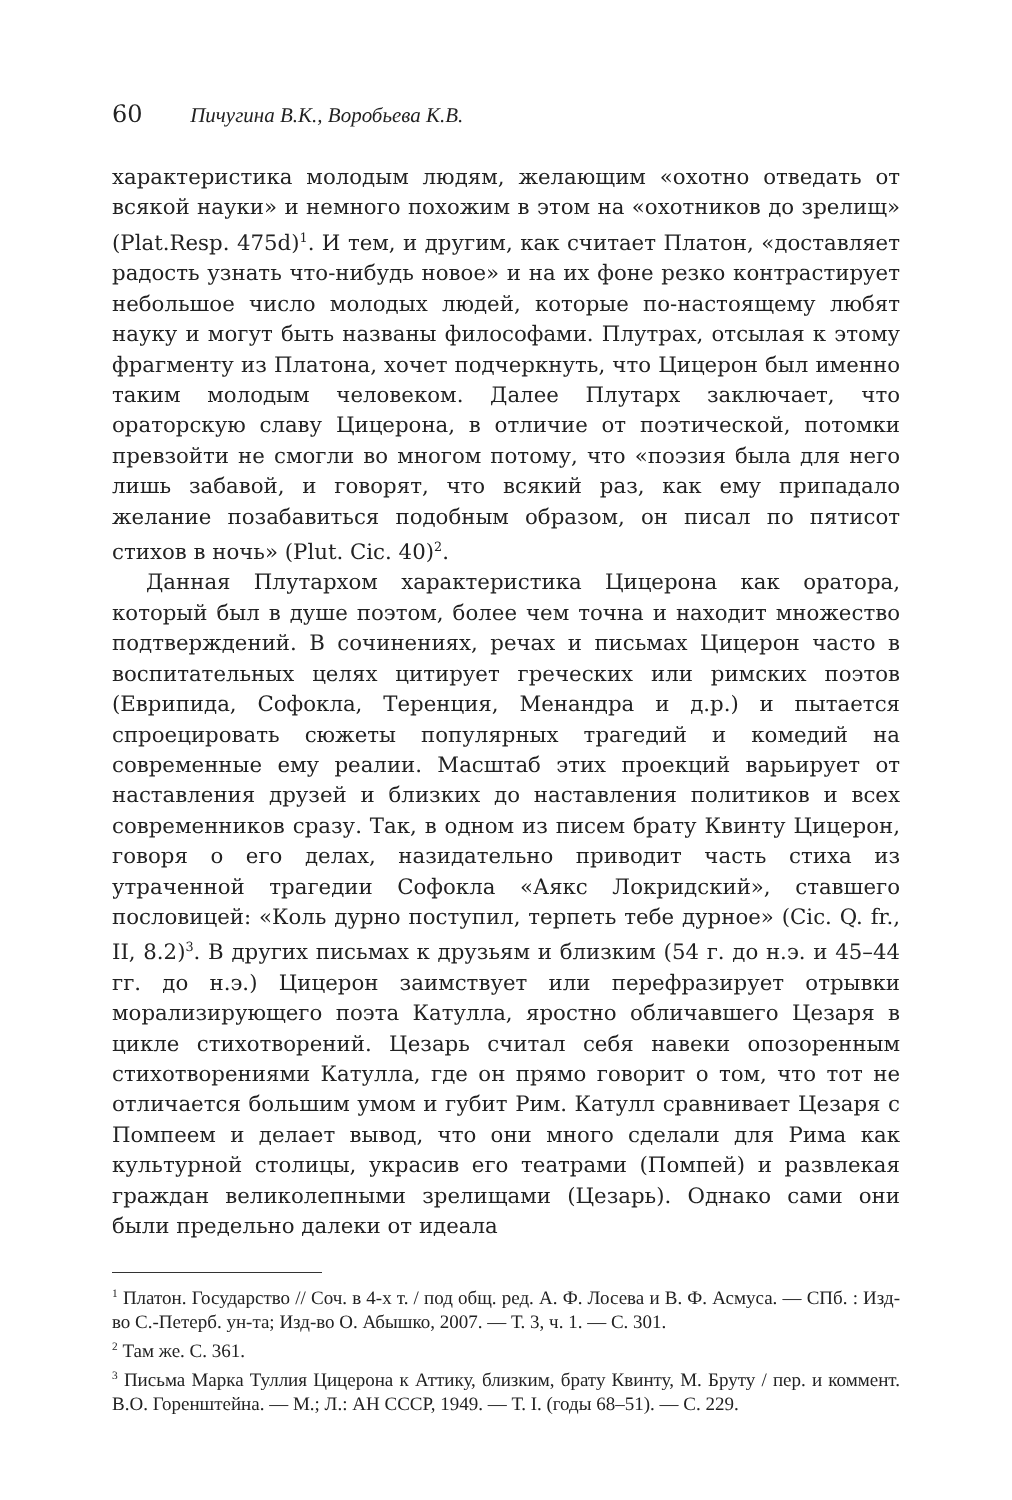60 Пичугина В.К., Воробьева К.В.
характеристика молодым людям, желающим «охотно отведать от всякой науки» и немного похожим в этом на «охотников до зрелищ» (Plat.Resp. 475d)<sup>1</sup>. И тем, и другим, как считает Платон, «доставляет радость узнать что-нибудь новое» и на их фоне резко контрастирует небольшое число молодых людей, которые по-настоящему любят науку и могут быть названы философами. Плутрах, отсылая к этому фрагменту из Платона, хочет подчеркнуть, что Цицерон был именно таким молодым человеком. Далее Плутарх заключает, что ораторскую славу Цицерона, в отличие от поэтической, потомки превзойти не смогли во многом потому, что «поэзия была для него лишь забавой, и говорят, что всякий раз, как ему припадало желание позабавиться подобным образом, он писал по пятисот стихов в ночь» (Plut. Cic. 40)<sup>2</sup>.
Данная Плутархом характеристика Цицерона как оратора, который был в душе поэтом, более чем точна и находит множество подтверждений. В сочинениях, речах и письмах Цицерон часто в воспитательных целях цитирует греческих или римских поэтов (Еврипида, Софокла, Теренция, Менандра и д.р.) и пытается спроецировать сюжеты популярных трагедий и комедий на современные ему реалии. Масштаб этих проекций варьирует от наставления друзей и близких до наставления политиков и всех современников сразу. Так, в одном из писем брату Квинту Цицерон, говоря о его делах, назидательно приводит часть стиха из утраченной трагедии Софокла «Аякс Локридский», ставшего пословицей: «Коль дурно поступил, терпеть тебе дурное» (Cic. Q. fr., II, 8.2)<sup>3</sup>. В других письмах к друзьям и близким (54 г. до н.э. и 45–44 гг. до н.э.) Цицерон заимствует или перефразирует отрывки морализирующего поэта Катулла, яростно обличавшего Цезаря в цикле стихотворений. Цезарь считал себя навеки опозоренным стихотворениями Катулла, где он прямо говорит о том, что тот не отличается большим умом и губит Рим. Катулл сравнивает Цезаря с Помпеем и делает вывод, что они много сделали для Рима как культурной столицы, украсив его театрами (Помпей) и развлекая граждан великолепными зрелищами (Цезарь). Однако сами они были предельно далеки от идеала
<sup>1</sup> Платон. Государство // Соч. в 4-х т. / под общ. ред. А. Ф. Лосева и В. Ф. Асмуса. — СПб. : Изд-во С.-Петерб. ун-та; Изд-во О. Абышко, 2007. — Т. 3, ч. 1. — С. 301.
<sup>2</sup> Там же. С. 361.
<sup>3</sup> Письма Марка Туллия Цицерона к Аттику, близким, брату Квинту, М. Бруту / пер. и коммент. В.О. Горенштейна. — М.; Л.: АН СССР, 1949. — Т. I. (годы 68–51). — С. 229.